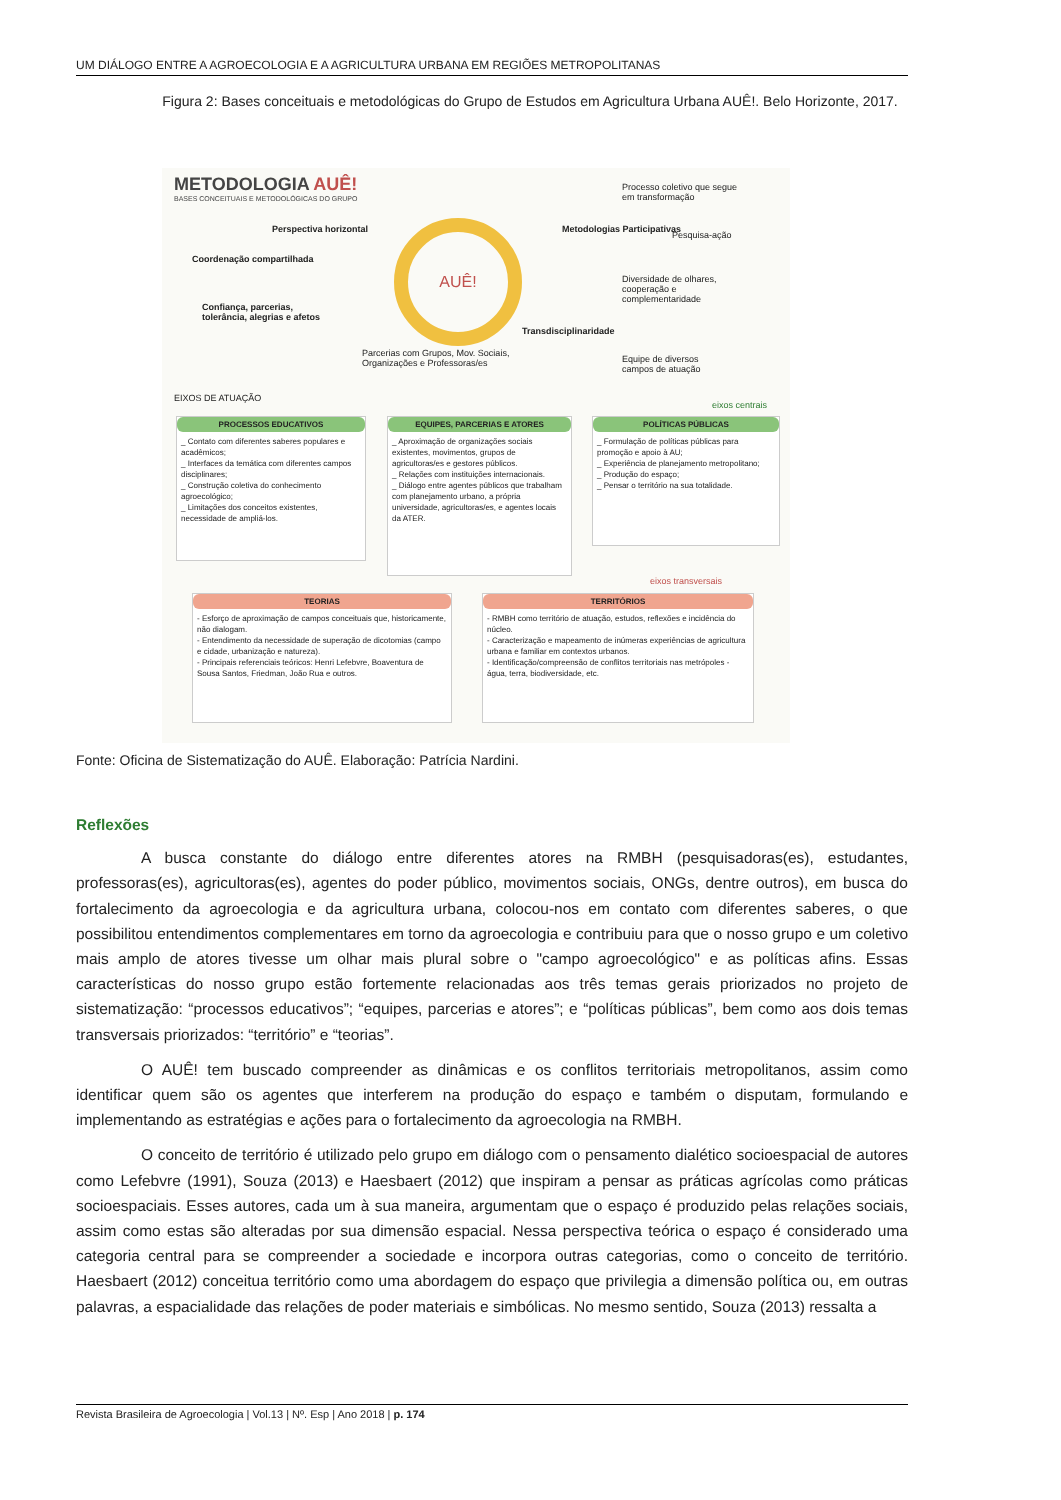UM DIÁLOGO ENTRE A AGROECOLOGIA E A AGRICULTURA URBANA EM REGIÕES METROPOLITANAS
Figura 2: Bases conceituais e metodológicas do Grupo de Estudos em Agricultura Urbana AUÊ!. Belo Horizonte, 2017.
METODOLOGIA AUÊ!
BASES CONCEITUAIS E METODOLÓGICAS DO GRUPO
AUÊ!
Perspectiva horizontal
Coordenação compartilhada
Confiança, parcerias, tolerância, alegrias e afetos
Metodologias Participativas
Processo coletivo que segue em transformação
Pesquisa-ação
Diversidade de olhares, cooperação e complementaridade
Transdisciplinaridade
Parcerias com Grupos, Mov. Sociais, Organizações e Professoras/es
Equipe de diversos campos de atuação
EIXOS DE ATUAÇÃO
eixos centrais
PROCESSOS EDUCATIVOS
_ Contato com diferentes saberes populares e acadêmicos;
_ Interfaces da temática com diferentes campos disciplinares;
_ Construção coletiva do conhecimento agroecológico;
_ Limitações dos conceitos existentes, necessidade de ampliá-los.
EQUIPES, PARCERIAS E ATORES
_ Aproximação de organizações sociais existentes, movimentos, grupos de agricultoras/es e gestores públicos.
_ Relações com instituições internacionais.
_ Diálogo entre agentes públicos que trabalham com planejamento urbano, a própria universidade, agricultoras/es, e agentes locais da ATER.
POLÍTICAS PÚBLICAS
_ Formulação de políticas públicas para promoção e apoio à AU;
_ Experiência de planejamento metropolitano;
_ Produção do espaço;
_ Pensar o território na sua totalidade.
eixos transversais
TEORIAS
- Esforço de aproximação de campos conceituais que, historicamente, não dialogam.
- Entendimento da necessidade de superação de dicotomias (campo e cidade, urbanização e natureza).
- Principais referenciais teóricos: Henri Lefebvre, Boaventura de Sousa Santos, Friedman, João Rua e outros.
TERRITÓRIOS
- RMBH como território de atuação, estudos, reflexões e incidência do núcleo.
- Caracterização e mapeamento de inúmeras experiências de agricultura urbana e familiar em contextos urbanos.
- Identificação/compreensão de conflitos territoriais nas metrópoles - água, terra, biodiversidade, etc.
Fonte: Oficina de Sistematização do AUÊ. Elaboração: Patrícia Nardini.
Reflexões
A busca constante do diálogo entre diferentes atores na RMBH (pesquisadoras(es), estudantes, professoras(es), agricultoras(es), agentes do poder público, movimentos sociais, ONGs, dentre outros), em busca do fortalecimento da agroecologia e da agricultura urbana, colocou-nos em contato com diferentes saberes, o que possibilitou entendimentos complementares em torno da agroecologia e contribuiu para que o nosso grupo e um coletivo mais amplo de atores tivesse um olhar mais plural sobre o "campo agroecológico" e as políticas afins. Essas características do nosso grupo estão fortemente relacionadas aos três temas gerais priorizados no projeto de sistematização: “processos educativos”; “equipes, parcerias e atores”; e “políticas públicas”, bem como aos dois temas transversais priorizados: “território” e “teorias”.
O AUÊ! tem buscado compreender as dinâmicas e os conflitos territoriais metropolitanos, assim como identificar quem são os agentes que interferem na produção do espaço e também o disputam, formulando e implementando as estratégias e ações para o fortalecimento da agroecologia na RMBH.
O conceito de território é utilizado pelo grupo em diálogo com o pensamento dialético socioespacial de autores como Lefebvre (1991), Souza (2013) e Haesbaert (2012) que inspiram a pensar as práticas agrícolas como práticas socioespaciais. Esses autores, cada um à sua maneira, argumentam que o espaço é produzido pelas relações sociais, assim como estas são alteradas por sua dimensão espacial. Nessa perspectiva teórica o espaço é considerado uma categoria central para se compreender a sociedade e incorpora outras categorias, como o conceito de território. Haesbaert (2012) conceitua território como uma abordagem do espaço que privilegia a dimensão política ou, em outras palavras, a espacialidade das relações de poder materiais e simbólicas. No mesmo sentido, Souza (2013) ressalta a
Revista Brasileira de Agroecologia | Vol.13 | Nº. Esp | Ano 2018 | p. 174